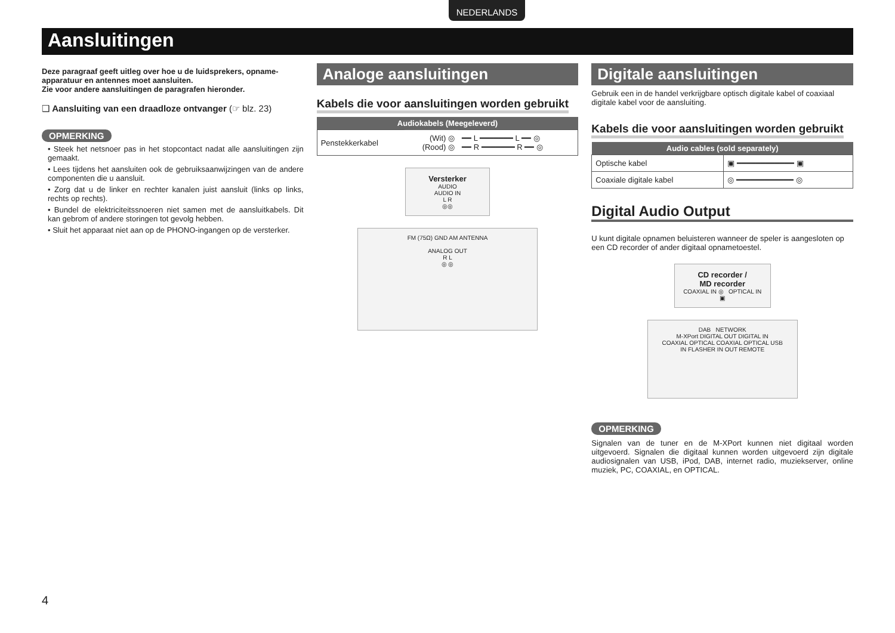NEDERLANDS
Aansluitingen
Deze paragraaf geeft uitleg over hoe u de luidsprekers, opname-apparatuur en antennes moet aansluiten.
Zie voor andere aansluitingen de paragrafen hieronder.
❑ Aansluiting van een draadloze ontvanger (☞ blz. 23)
OPMERKING
• Steek het netsnoer pas in het stopcontact nadat alle aansluitingen zijn gemaakt.
• Lees tijdens het aansluiten ook de gebruiksaanwijzingen van de andere componenten die u aansluit.
• Zorg dat u de linker en rechter kanalen juist aansluit (links op links, rechts op rechts).
• Bundel de elektriciteitssnoeren niet samen met de aansluitkabels. Dit kan gebrom of andere storingen tot gevolg hebben.
• Sluit het apparaat niet aan op de PHONO-ingangen op de versterker.
Analoge aansluitingen
Kabels die voor aansluitingen worden gebruikt
| Audiokabels (Meegeleverd) | | |
| --- | --- | --- |
| Penstekkerkabel | (Wit) ◎ (Rood) ◎ | ━━ L ━━━━━━━ L ━━ ◎ ━━ R ━━━━━━━ R ━━ ◎ |
Versterker
AUDIO
AUDIO IN
L R
◎◎
FM (75Ω) GND AM ANTENNA
ANALOG OUT
R L
◎ ◎
Digitale aansluitingen
Gebruik een in de handel verkrijgbare optisch digitale kabel of coaxiaal digitale kabel voor de aansluiting.
Kabels die voor aansluitingen worden gebruikt
| Audio cables (sold separately) | |
| --- | --- |
| Optische kabel | ▣ ━━━━━━━━━━━━ ▣ |
| Coaxiale digitale kabel | ◎ ━━━━━━━━━━━━ ◎ |
Digital Audio Output
U kunt digitale opnamen beluisteren wanneer de speler is aangesloten op een CD recorder of ander digitaal opnametoestel.
CD recorder /
MD recorder
COAXIAL IN ◎ OPTICAL IN ▣
DAB NETWORK
M-XPort DIGITAL OUT DIGITAL IN
COAXIAL OPTICAL COAXIAL OPTICAL USB
IN FLASHER IN OUT REMOTE
OPMERKING
Signalen van de tuner en de M-XPort kunnen niet digitaal worden uitgevoerd. Signalen die digitaal kunnen worden uitgevoerd zijn digitale audiosignalen van USB, iPod, DAB, internet radio, muziekserver, online muziek, PC, COAXIAL, en OPTICAL.
4